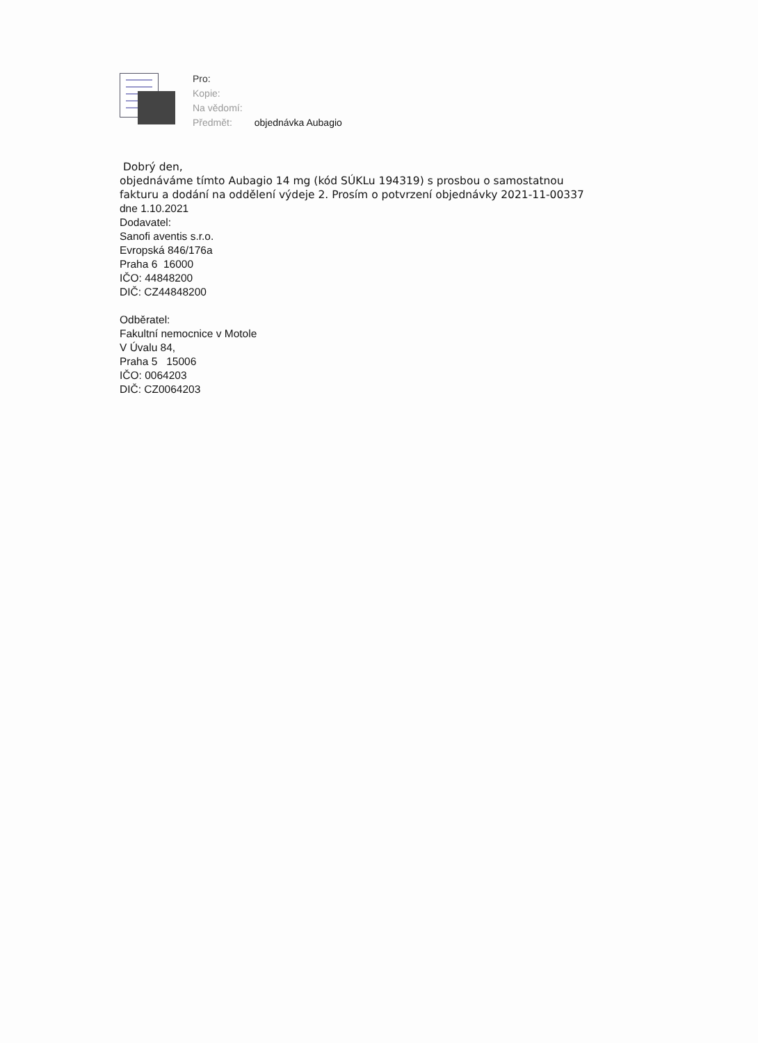Pro:
Kopie:
Na vědomí:
Předmět: objednávka Aubagio
Dobrý den,
objednáváme tímto Aubagio 14 mg (kód SÚKLu 194319) s prosbou o samostatnou
fakturu a dodání na oddělení výdeje 2. Prosím o potvrzení objednávky 2021-11-00337
dne 1.10.2021
Dodavatel:
Sanofi aventis s.r.o.
Evropská 846/176a
Praha 6 16000
IČO: 44848200
DIČ: CZ44848200
Odběratel:
Fakultní nemocnice v Motole
V Úvalu 84,
Praha 5 15006
IČO: 0064203
DIČ: CZ0064203